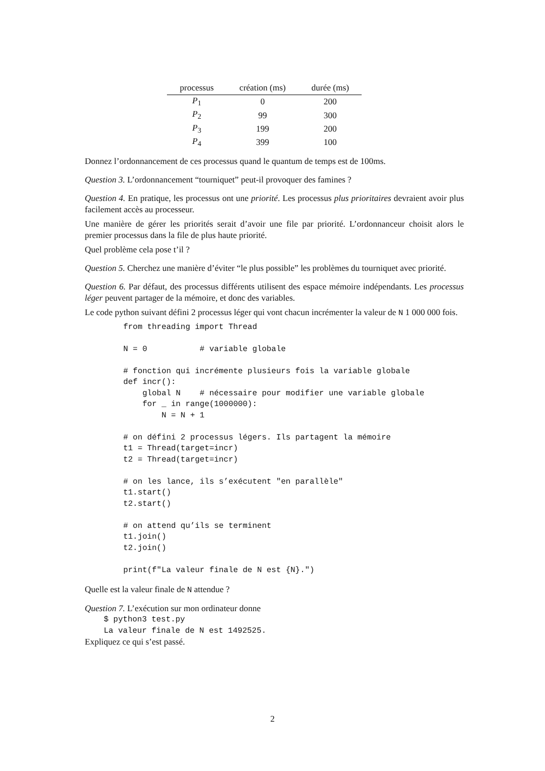| processus | création (ms) | durée (ms) |
| --- | --- | --- |
| P<sub>1</sub> | 0 | 200 |
| P<sub>2</sub> | 99 | 300 |
| P<sub>3</sub> | 199 | 200 |
| P<sub>4</sub> | 399 | 100 |
Donnez l’ordonnancement de ces processus quand le quantum de temps est de 100ms.
Question 3. L’ordonnancement “tourniquet” peut-il provoquer des famines ?
Question 4. En pratique, les processus ont une priorité. Les processus plus prioritaires devraient avoir plus facilement accès au processeur.
Une manière de gérer les priorités serait d’avoir une file par priorité. L’ordonnanceur choisit alors le premier processus dans la file de plus haute priorité.
Quel problème cela pose t’il ?
Question 5. Cherchez une manière d’éviter “le plus possible” les problèmes du tourniquet avec priorité.
Question 6. Par défaut, des processus différents utilisent des espace mémoire indépendants. Les processus léger peuvent partager de la mémoire, et donc des variables.
Le code python suivant défini 2 processus léger qui vont chacun incrémenter la valeur de N 1 000 000 fois.
from threading import Thread

N = 0           # variable globale

# fonction qui incrémente plusieurs fois la variable globale
def incr():
    global N    # nécessaire pour modifier une variable globale
    for _ in range(1000000):
        N = N + 1

# on défini 2 processus légers. Ils partagent la mémoire
t1 = Thread(target=incr)
t2 = Thread(target=incr)

# on les lance, ils s’exécutent "en parallèle"
t1.start()
t2.start()

# on attend qu’ils se terminent
t1.join()
t2.join()

print(f"La valeur finale de N est {N}.")
Quelle est la valeur finale de N attendue ?
Question 7. L’exécution sur mon ordinateur donne
$ python3 test.py
La valeur finale de N est 1492525.
Expliquez ce qui s’est passé.
2